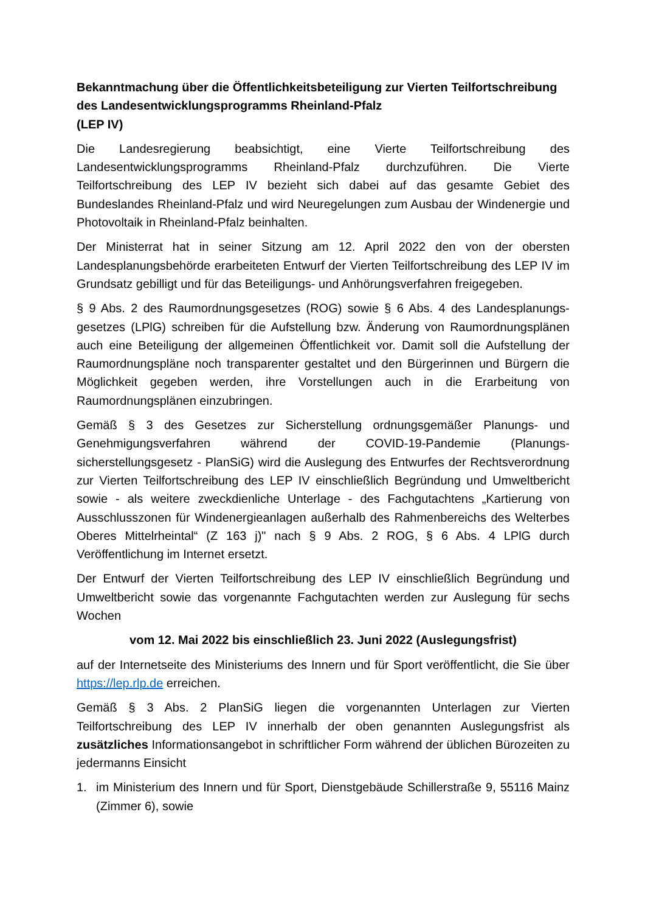Bekanntmachung über die Öffentlichkeitsbeteiligung zur Vierten Teilfortschreibung des Landesentwicklungsprogramms Rheinland-Pfalz
(LEP IV)
Die Landesregierung beabsichtigt, eine Vierte Teilfortschreibung des Landesentwicklungsprogramms Rheinland-Pfalz durchzuführen. Die Vierte Teilfortschreibung des LEP IV bezieht sich dabei auf das gesamte Gebiet des Bundeslandes Rheinland-Pfalz und wird Neuregelungen zum Ausbau der Windenergie und Photovoltaik in Rheinland-Pfalz beinhalten.
Der Ministerrat hat in seiner Sitzung am 12. April 2022 den von der obersten Landesplanungsbehörde erarbeiteten Entwurf der Vierten Teilfortschreibung des LEP IV im Grundsatz gebilligt und für das Beteiligungs- und Anhörungsverfahren freigegeben.
§ 9 Abs. 2 des Raumordnungsgesetzes (ROG) sowie § 6 Abs. 4 des Landesplanungs-gesetzes (LPlG) schreiben für die Aufstellung bzw. Änderung von Raumordnungsplänen auch eine Beteiligung der allgemeinen Öffentlichkeit vor. Damit soll die Aufstellung der Raumordnungspläne noch transparenter gestaltet und den Bürgerinnen und Bürgern die Möglichkeit gegeben werden, ihre Vorstellungen auch in die Erarbeitung von Raumordnungsplänen einzubringen.
Gemäß § 3 des Gesetzes zur Sicherstellung ordnungsgemäßer Planungs- und Genehmigungsverfahren während der COVID-19-Pandemie (Planungs-sicherstellungsgesetz - PlanSiG) wird die Auslegung des Entwurfes der Rechtsverordnung zur Vierten Teilfortschreibung des LEP IV einschließlich Begründung und Umweltbericht sowie - als weitere zweckdienliche Unterlage - des Fachgutachtens „Kartierung von Ausschlusszonen für Windenergieanlagen außerhalb des Rahmenbereichs des Welterbes Oberes Mittelrheintal“ (Z 163 j)" nach § 9 Abs. 2 ROG, § 6 Abs. 4 LPlG durch Veröffentlichung im Internet ersetzt.
Der Entwurf der Vierten Teilfortschreibung des LEP IV einschließlich Begründung und Umweltbericht sowie das vorgenannte Fachgutachten werden zur Auslegung für sechs Wochen
vom 12. Mai 2022 bis einschließlich 23. Juni 2022 (Auslegungsfrist)
auf der Internetseite des Ministeriums des Innern und für Sport veröffentlicht, die Sie über https://lep.rlp.de erreichen.
Gemäß § 3 Abs. 2 PlanSiG liegen die vorgenannten Unterlagen zur Vierten Teilfortschreibung des LEP IV innerhalb der oben genannten Auslegungsfrist als zusätzliches Informationsangebot in schriftlicher Form während der üblichen Bürozeiten zu jedermanns Einsicht
1. im Ministerium des Innern und für Sport, Dienstgebäude Schillerstraße 9, 55116 Mainz (Zimmer 6), sowie